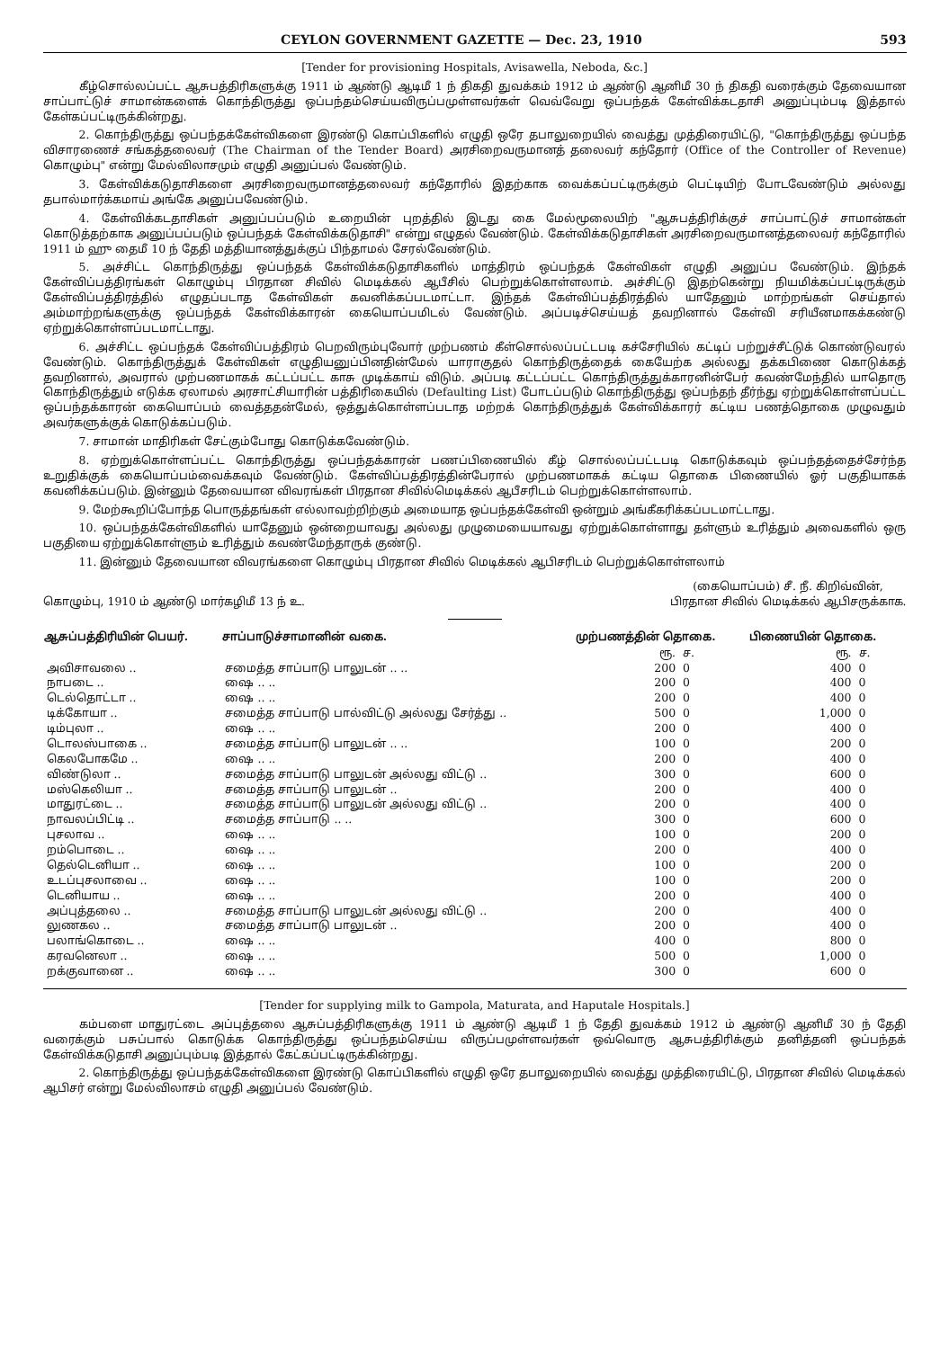CEYLON GOVERNMENT GAZETTE — Dec. 23, 1910 593
[Tender for provisioning Hospitals, Avisawella, Neboda, &c.]
கீழ்சொல்லப்பட்ட ஆசுபத்திரிகளுக்கு 1911 ம் ஆண்டு ஆடிமீ 1 ந் திகதி துவக்கம் 1912 ம் ஆண்டு ஆனிமீ 30 ந் திகதி வரைக்கும் தேவையான சாப்பாட்டுச் சாமான்களைக் கொந்திருத்து ஒப்பந்தம்செய்யவிருப்பமுள்ளவர்கள் வெவ்வேறு ஒப்பந்தக் கேள்விக்கடதாசி அனுப்பும்படி இத்தால் கேள்கப்பட்டிருக்கின்றது.
2. கொந்திருத்து ஒப்பந்தக்கேள்விகளை இரண்டு கொப்பிகளில் எழுதி ஒரே தபாலுறையில் வைத்து முத்திரையிட்டு, "கொந்திருத்து ஒப்பந்த விசாரணைச் சங்கத்தலைவர் (The Chairman of the Tender Board) அரசிறைவருமானத் தலைவர் கந்தோர் (Office of the Controller of Revenue) கொழும்பு" என்று மேல்விலாசமும் எழுதி அனுப்பல் வேண்டும்.
3. கேள்விக்கடுதாசிகளை அரசிறைவருமானத்தலைவர் கந்தோரில் இதற்காக வைக்கப்பட்டிருக்கும் பெட்டியிற் போடவேண்டும் அல்லது தபால்மார்க்கமாய் அங்கே அனுப்பவேண்டும்.
4. கேள்விக்கடதாசிகள் அனுப்பப்படும் உறையின் புறத்தில் இடது கை மேல்மூலையிற் "ஆசுபத்திரிக்குச் சாப்பாட்டுச் சாமான்கள் கொடுத்தற்காக அனுப்பப்படும் ஒப்பந்தக் கேள்விக்கடுதாசி" என்று எழுதல் வேண்டும். கேள்விக்கடுதாசிகள் அரசிறைவருமானத்தலைவர் கந்தோரில் 1911 ம் ஹு தைமீ 10 ந் தேதி மத்தியானத்துக்குப் பிந்தாமல் சேரல்வேண்டும்.
5. அச்சிட்ட கொந்திருத்து ஒப்பந்தக் கேள்விக்கடுதாசிகளில் மாத்திரம் ஒப்பந்தக் கேள்விகள் எழுதி அனுப்ப வேண்டும். இந்தக் கேள்விப்பத்திரங்கள் கொழும்பு பிரதான சிவில் மெடிக்கல் ஆபீசில் பெற்றுக்கொள்ளலாம். அச்சிட்டு இதற்கென்று நியமிக்கப்பட்டிருக்கும் கேள்விப்பத்திரத்தில் எழுதப்படாத கேள்விகள் கவனிக்கப்படமாட்டா. இந்தக் கேள்விப்பத்திரத்தில் யாதேனும் மாற்றங்கள் செய்தால் அம்மாற்றங்களுக்கு ஒப்பந்தக் கேள்விக்காரன் கையொப்பமிடல் வேண்டும். அப்படிச்செய்யத் தவறினால் கேள்வி சரியீனமாகக்கண்டு ஏற்றுக்கொள்ளப்படமாட்டாது.
6. அச்சிட்ட ஒப்பந்தக் கேள்விப்பத்திரம் பெறவிரும்புவோர் முற்பணம் கீள்சொல்லப்பட்டபடி கச்சேரியில் கட்டிப் பற்றுச்சீட்டுக் கொண்டுவரல் வேண்டும். கொந்திருத்துக் கேள்விகள் எழுதியனுப்பினதின்மேல் யாராகுதல் கொந்திருத்தைக் கையேற்க அல்லது தக்கபிணை கொடுக்கத் தவறினால், அவரால் முற்பணமாகக் கட்டப்பட்ட காசு முடிக்காய் விடும். அப்படி கட்டப்பட்ட கொந்திருத்துக்காரனின்பேர் கவண்மேந்தில் யாதொரு கொந்திருத்தும் எடுக்க ஏலாமல் அரசாட்சியாரின் பத்திரிகையில் (Defaulting List) போடப்படும் கொந்திருத்து ஒப்பந்தந் தீர்ந்து ஏற்றுக்கொள்ளப்பட்ட ஒப்பந்தக்காரன் கையொப்பம் வைத்ததன்மேல், ஒத்துக்கொள்ளப்படாத மற்றக் கொந்திருத்துக் கேள்விக்காரர் கட்டிய பணத்தொகை முழுவதும் அவர்களுக்குக் கொடுக்கப்படும்.
7. சாமான் மாதிரிகள் சேட்கும்போது கொடுக்கவேண்டும்.
8. ஏற்றுக்கொள்ளப்பட்ட கொந்திருத்து ஒப்பந்தக்காரன் பணப்பிணையில் கீழ் சொல்லப்பட்டபடி கொடுக்கவும் ஒப்பந்தத்தைச்சேர்ந்த உறுதிக்குக் கையொப்பம்வைக்கவும் வேண்டும். கேள்விப்பத்திரத்தின்பேரால் முற்பணமாகக் கட்டிய தொகை பிணையில் ஓர் பகுதியாகக் கவனிக்கப்படும். இன்னும் தேவையான விவரங்கள் பிரதான சிவில்மெடிக்கல் ஆபீசரிடம் பெற்றுக்கொள்ளலாம்.
9. மேற்கூறிப்போந்த பொருத்தங்கள் எல்லாவற்றிற்கும் அமையாத ஒப்பந்தக்கேள்வி ஒன்றும் அங்கீகரிக்கப்படமாட்டாது.
10. ஒப்பந்தக்கேள்விகளில் யாதேனும் ஒன்றையாவது அல்லது முழுமையையாவது ஏற்றுக்கொள்ளாது தள்ளும் உரித்தும் அவைகளில் ஒரு பகுதியை ஏற்றுக்கொள்ளும் உரித்தும் கவண்மேந்தாருக் குண்டு.
11. இன்னும் தேவையான விவரங்களை கொழும்பு பிரதான சிவில் மெடிக்கல் ஆபிசரிடம் பெற்றுக்கொள்ளலாம்
கொழும்பு, 1910 ம் ஆண்டு மார்கழிமீ 13 ந் உ.
(கையொப்பம்) சீ. நீ. கிறிவ்வின்,
பிரதான சிவில் மெடிக்கல் ஆபிசருக்காக.
| ஆசுப்பத்திரியின் பெயர். | சாப்பாடுச்சாமானின் வகை. | முற்பணத்தின் தொகை. | | பிணையின் தொகை. | |
| --- | --- | --- | --- | --- | --- |
| | | ரூ. | ச. | ரூ. | ச. |
| அவிசாவலை .. | சமைத்த சாப்பாடு பாலுடன் .. .. | 200 | 0 | 400 | 0 |
| நாபடை .. | ஷை .. .. | 200 | 0 | 400 | 0 |
| டெல்தொட்டா .. | ஷை .. .. | 200 | 0 | 400 | 0 |
| டிக்கோயா .. | சமைத்த சாப்பாடு பால்விட்டு அல்லது சேர்த்து .. | 500 | 0 | 1,000 | 0 |
| டிம்புலா .. | ஷை .. .. | 200 | 0 | 400 | 0 |
| டொலஸ்பாகை .. | சமைத்த சாப்பாடு பாலுடன் .. .. | 100 | 0 | 200 | 0 |
| கெலபோகமே .. | ஷை .. .. | 200 | 0 | 400 | 0 |
| விண்டுலா .. | சமைத்த சாப்பாடு பாலுடன் அல்லது விட்டு .. | 300 | 0 | 600 | 0 |
| மஸ்கெலியா .. | சமைத்த சாப்பாடு பாலுடன் .. | 200 | 0 | 400 | 0 |
| மாதுரட்டை .. | சமைத்த சாப்பாடு பாலுடன் அல்லது விட்டு .. | 200 | 0 | 400 | 0 |
| நாவலப்பிட்டி .. | சமைத்த சாப்பாடு .. .. | 300 | 0 | 600 | 0 |
| புசலாவ .. | ஷை .. .. | 100 | 0 | 200 | 0 |
| றம்பொடை .. | ஷை .. .. | 200 | 0 | 400 | 0 |
| தெல்டெனியா .. | ஷை .. .. | 100 | 0 | 200 | 0 |
| உடப்புசலாவை .. | ஷை .. .. | 100 | 0 | 200 | 0 |
| டெனியாய .. | ஷை .. .. | 200 | 0 | 400 | 0 |
| அப்புத்தலை .. | சமைத்த சாப்பாடு பாலுடன் அல்லது விட்டு .. | 200 | 0 | 400 | 0 |
| லுணகல .. | சமைத்த சாப்பாடு பாலுடன் .. | 200 | 0 | 400 | 0 |
| பலாங்கொடை .. | ஷை .. .. | 400 | 0 | 800 | 0 |
| கரவனெலா .. | ஷை .. .. | 500 | 0 | 1,000 | 0 |
| றக்குவானை .. | ஷை .. .. | 300 | 0 | 600 | 0 |
[Tender for supplying milk to Gampola, Maturata, and Haputale Hospitals.]
கம்பளை மாதுரட்டை அப்புத்தலை ஆசுப்பத்திரிகளுக்கு 1911 ம் ஆண்டு ஆடிமீ 1 ந் தேதி துவக்கம் 1912 ம் ஆண்டு ஆனிமீ 30 ந் தேதி வரைக்கும் பசுப்பால் கொடுக்க கொந்திருத்து ஒப்பந்தம்செய்ய விருப்பமுள்ளவர்கள் ஒவ்வொரு ஆசுபத்திரிக்கும் தனித்தனி ஒப்பந்தக் கேள்விக்கடுதாசி அனுப்பும்படி இத்தால் கேட்கப்பட்டிருக்கின்றது.
2. கொந்திருத்து ஒப்பந்தக்கேள்விகளை இரண்டு கொப்பிகளில் எழுதி ஒரே தபாலுறையில் வைத்து முத்திரையிட்டு, பிரதான சிவில் மெடிக்கல் ஆபிசர் என்று மேல்விலாசம் எழுதி அனுப்பல் வேண்டும்.